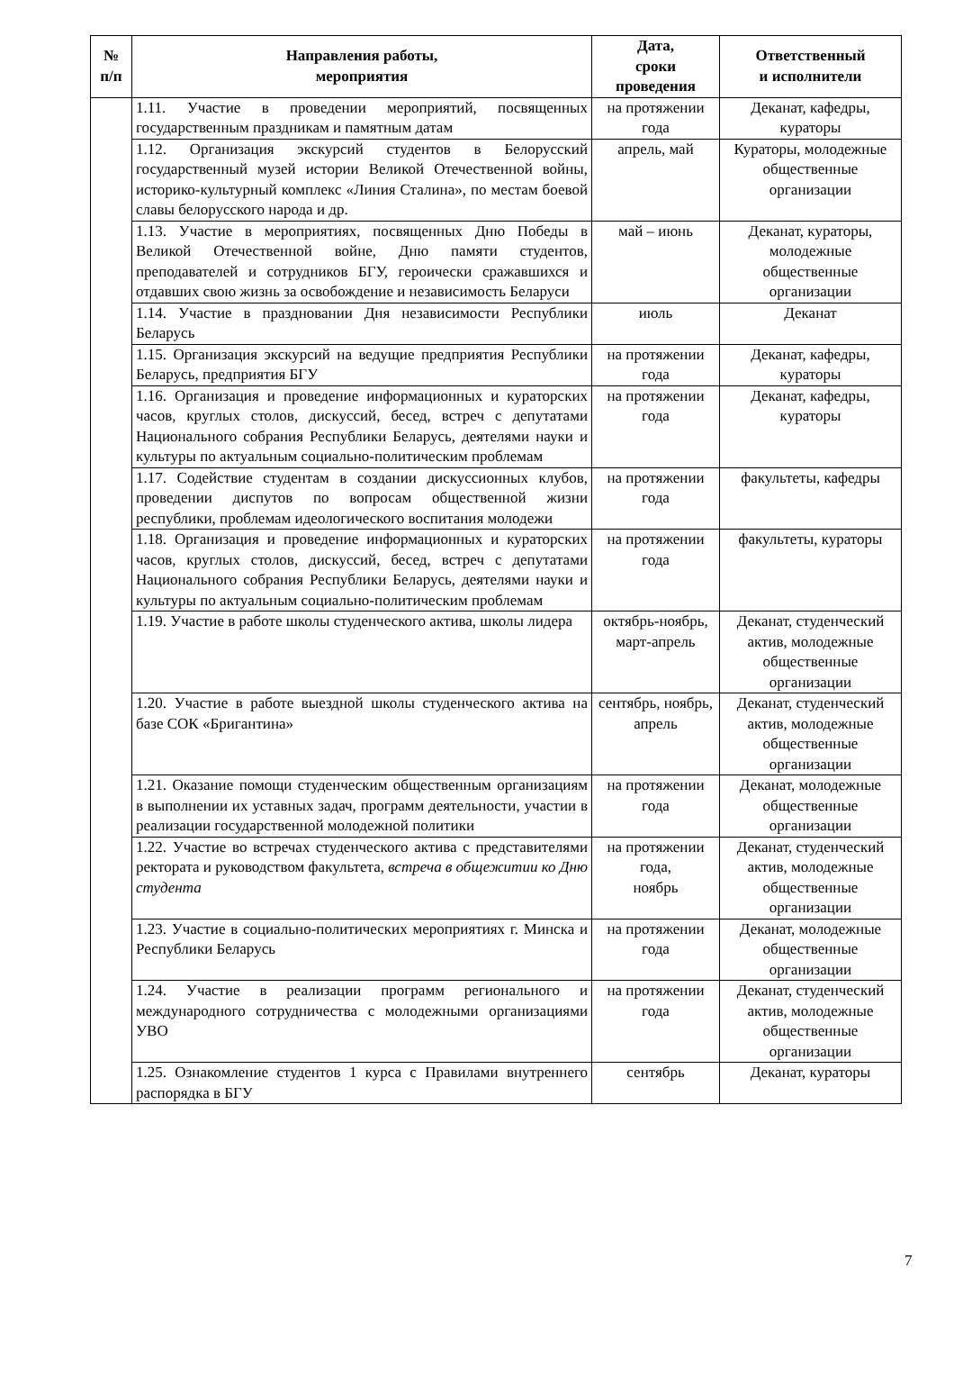| № п/п | Направления работы, мероприятия | Дата, сроки проведения | Ответственный и исполнители |
| --- | --- | --- | --- |
| | 1.11. Участие в проведении мероприятий, посвященных государственным праздникам и памятным датам | на протяжении года | Деканат, кафедры, кураторы |
| | 1.12. Организация экскурсий студентов в Белорусский государственный музей истории Великой Отечественной войны, историко-культурный комплекс «Линия Сталина», по местам боевой славы белорусского народа и др. | апрель, май | Кураторы, молодежные общественные организации |
| | 1.13. Участие в мероприятиях, посвященных Дню Победы в Великой Отечественной войне, Дню памяти студентов, преподавателей и сотрудников БГУ, героически сражавшихся и отдавших свою жизнь за освобождение и независимость Беларуси | май – июнь | Деканат, кураторы, молодежные общественные организации |
| | 1.14. Участие в праздновании Дня независимости Республики Беларусь | июль | Деканат |
| | 1.15. Организация экскурсий на ведущие предприятия Республики Беларусь, предприятия БГУ | на протяжении года | Деканат, кафедры, кураторы |
| | 1.16. Организация и проведение информационных и кураторских часов, круглых столов, дискуссий, бесед, встреч с депутатами Национального собрания Республики Беларусь, деятелями науки и культуры по актуальным социально-политическим проблемам | на протяжении года | Деканат, кафедры, кураторы |
| | 1.17. Содействие студентам в создании дискуссионных клубов, проведении диспутов по вопросам общественной жизни республики, проблемам идеологического воспитания молодежи | на протяжении года | факультеты, кафедры |
| | 1.18. Организация и проведение информационных и кураторских часов, круглых столов, дискуссий, бесед, встреч с депутатами Национального собрания Республики Беларусь, деятелями науки и культуры по актуальным социально-политическим проблемам | на протяжении года | факультеты, кураторы |
| | 1.19. Участие в работе школы студенческого актива, школы лидера | октябрь-ноябрь, март-апрель | Деканат, студенческий актив, молодежные общественные организации |
| | 1.20. Участие в работе выездной школы студенческого актива на базе СОК «Бригантина» | сентябрь, ноябрь, апрель | Деканат, студенческий актив, молодежные общественные организации |
| | 1.21. Оказание помощи студенческим общественным организациям в выполнении их уставных задач, программ деятельности, участии в реализации государственной молодежной политики | на протяжении года | Деканат, молодежные общественные организации |
| | 1.22. Участие во встречах студенческого актива с представителями ректората и руководством факультета, встреча в общежитии ко Дню студента | на протяжении года, ноябрь | Деканат, студенческий актив, молодежные общественные организации |
| | 1.23. Участие в социально-политических мероприятиях г. Минска и Республики Беларусь | на протяжении года | Деканат, молодежные общественные организации |
| | 1.24. Участие в реализации программ регионального и международного сотрудничества с молодежными организациями УВО | на протяжении года | Деканат, студенческий актив, молодежные общественные организации |
| | 1.25. Ознакомление студентов 1 курса с Правилами внутреннего распорядка в БГУ | сентябрь | Деканат, кураторы |
7